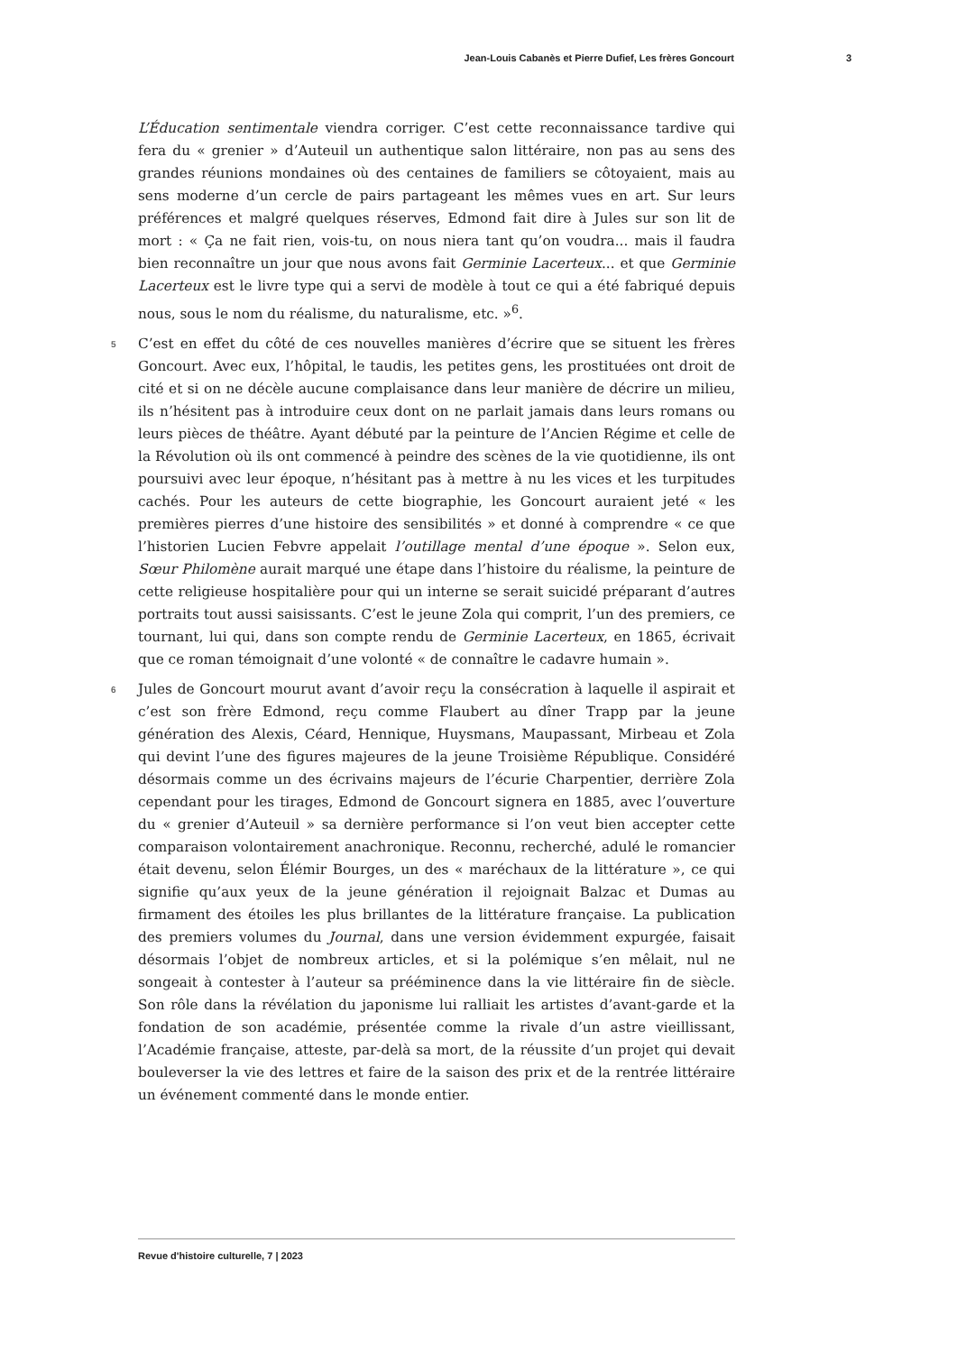Jean-Louis Cabanès et Pierre Dufief, Les frères Goncourt 3
L’Éducation sentimentale viendra corriger. C’est cette reconnaissance tardive qui fera du « grenier » d’Auteuil un authentique salon littéraire, non pas au sens des grandes réunions mondaines où des centaines de familiers se côtoyaient, mais au sens moderne d’un cercle de pairs partageant les mêmes vues en art. Sur leurs préférences et malgré quelques réserves, Edmond fait dire à Jules sur son lit de mort : « Ça ne fait rien, vois-tu, on nous niera tant qu’on voudra... mais il faudra bien reconnaître un jour que nous avons fait Germinie Lacerteux... et que Germinie Lacerteux est le livre type qui a servi de modèle à tout ce qui a été fabriqué depuis nous, sous le nom du réalisme, du naturalisme, etc. »<sup>6</sup>.
5 C’est en effet du côté de ces nouvelles manières d’écrire que se situent les frères Goncourt. Avec eux, l’hôpital, le taudis, les petites gens, les prostituées ont droit de cité et si on ne décèle aucune complaisance dans leur manière de décrire un milieu, ils n’hésitent pas à introduire ceux dont on ne parlait jamais dans leurs romans ou leurs pièces de théâtre. Ayant débuté par la peinture de l’Ancien Régime et celle de la Révolution où ils ont commencé à peindre des scènes de la vie quotidienne, ils ont poursuivi avec leur époque, n’hésitant pas à mettre à nu les vices et les turpitudes cachés. Pour les auteurs de cette biographie, les Goncourt auraient jeté « les premières pierres d’une histoire des sensibilités » et donné à comprendre « ce que l’historien Lucien Febvre appelait l’outillage mental d’une époque ». Selon eux, Sœur Philomène aurait marqué une étape dans l’histoire du réalisme, la peinture de cette religieuse hospitalière pour qui un interne se serait suicidé préparant d’autres portraits tout aussi saisissants. C’est le jeune Zola qui comprit, l’un des premiers, ce tournant, lui qui, dans son compte rendu de Germinie Lacerteux, en 1865, écrivait que ce roman témoignait d’une volonté « de connaître le cadavre humain ».
6 Jules de Goncourt mourut avant d’avoir reçu la consécration à laquelle il aspirait et c’est son frère Edmond, reçu comme Flaubert au dîner Trapp par la jeune génération des Alexis, Céard, Hennique, Huysmans, Maupassant, Mirbeau et Zola qui devint l’une des figures majeures de la jeune Troisième République. Considéré désormais comme un des écrivains majeurs de l’écurie Charpentier, derrière Zola cependant pour les tirages, Edmond de Goncourt signera en 1885, avec l’ouverture du « grenier d’Auteuil » sa dernière performance si l’on veut bien accepter cette comparaison volontairement anachronique. Reconnu, recherché, adulé le romancier était devenu, selon Élémir Bourges, un des « maréchaux de la littérature », ce qui signifie qu’aux yeux de la jeune génération il rejoignait Balzac et Dumas au firmament des étoiles les plus brillantes de la littérature française. La publication des premiers volumes du Journal, dans une version évidemment expurgée, faisait désormais l’objet de nombreux articles, et si la polémique s’en mêlait, nul ne songeait à contester à l’auteur sa prééminence dans la vie littéraire fin de siècle. Son rôle dans la révélation du japonisme lui ralliait les artistes d’avant-garde et la fondation de son académie, présentée comme la rivale d’un astre vieillissant, l’Académie française, atteste, par-delà sa mort, de la réussite d’un projet qui devait bouleverser la vie des lettres et faire de la saison des prix et de la rentrée littéraire un événement commenté dans le monde entier.
Revue d'histoire culturelle, 7 | 2023